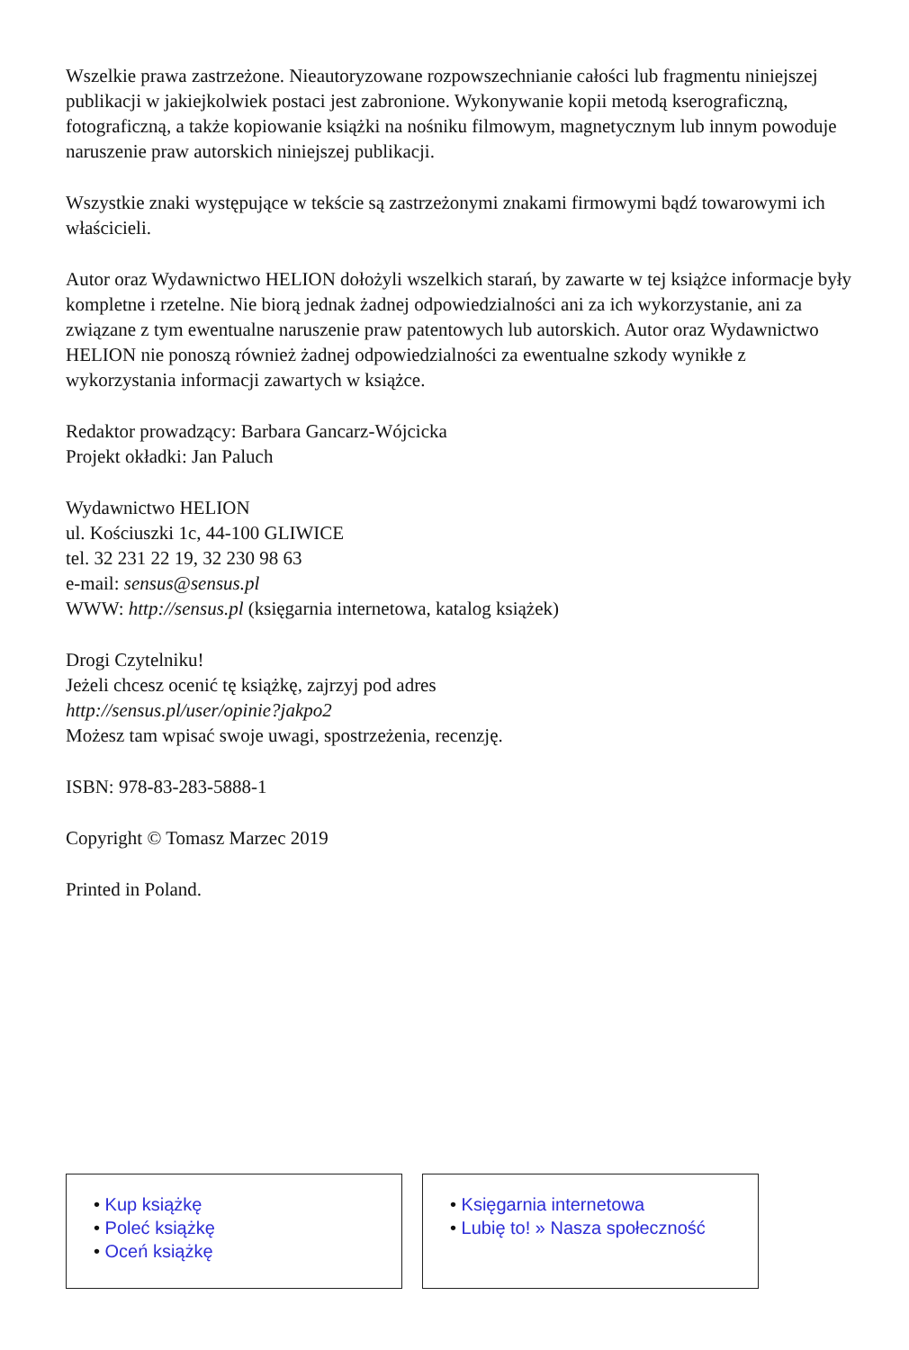Wszelkie prawa zastrzeżone. Nieautoryzowane rozpowszechnianie całości lub fragmentu niniejszej publikacji w jakiejkolwiek postaci jest zabronione. Wykonywanie kopii metodą kserograficzną, fotograficzną, a także kopiowanie książki na nośniku filmowym, magnetycznym lub innym powoduje naruszenie praw autorskich niniejszej publikacji.
Wszystkie znaki występujące w tekście są zastrzeżonymi znakami firmowymi bądź towarowymi ich właścicieli.
Autor oraz Wydawnictwo HELION dołożyli wszelkich starań, by zawarte w tej książce informacje były kompletne i rzetelne. Nie biorą jednak żadnej odpowiedzialności ani za ich wykorzystanie, ani za związane z tym ewentualne naruszenie praw patentowych lub autorskich. Autor oraz Wydawnictwo HELION nie ponoszą również żadnej odpowiedzialności za ewentualne szkody wynikłe z wykorzystania informacji zawartych w książce.
Redaktor prowadzący: Barbara Gancarz-Wójcicka
Projekt okładki: Jan Paluch
Wydawnictwo HELION
ul. Kościuszki 1c, 44-100 GLIWICE
tel. 32 231 22 19, 32 230 98 63
e-mail: sensus@sensus.pl
WWW: http://sensus.pl (księgarnia internetowa, katalog książek)
Drogi Czytelniku!
Jeżeli chcesz ocenić tę książkę, zajrzyj pod adres
http://sensus.pl/user/opinie?jakpo2
Możesz tam wpisać swoje uwagi, spostrzeżenia, recenzję.
ISBN: 978-83-283-5888-1
Copyright © Tomasz Marzec 2019
Printed in Poland.
• Kup książkę
• Poleć książkę
• Oceń książkę
• Księgarnia internetowa
• Lubię to! » Nasza społeczność